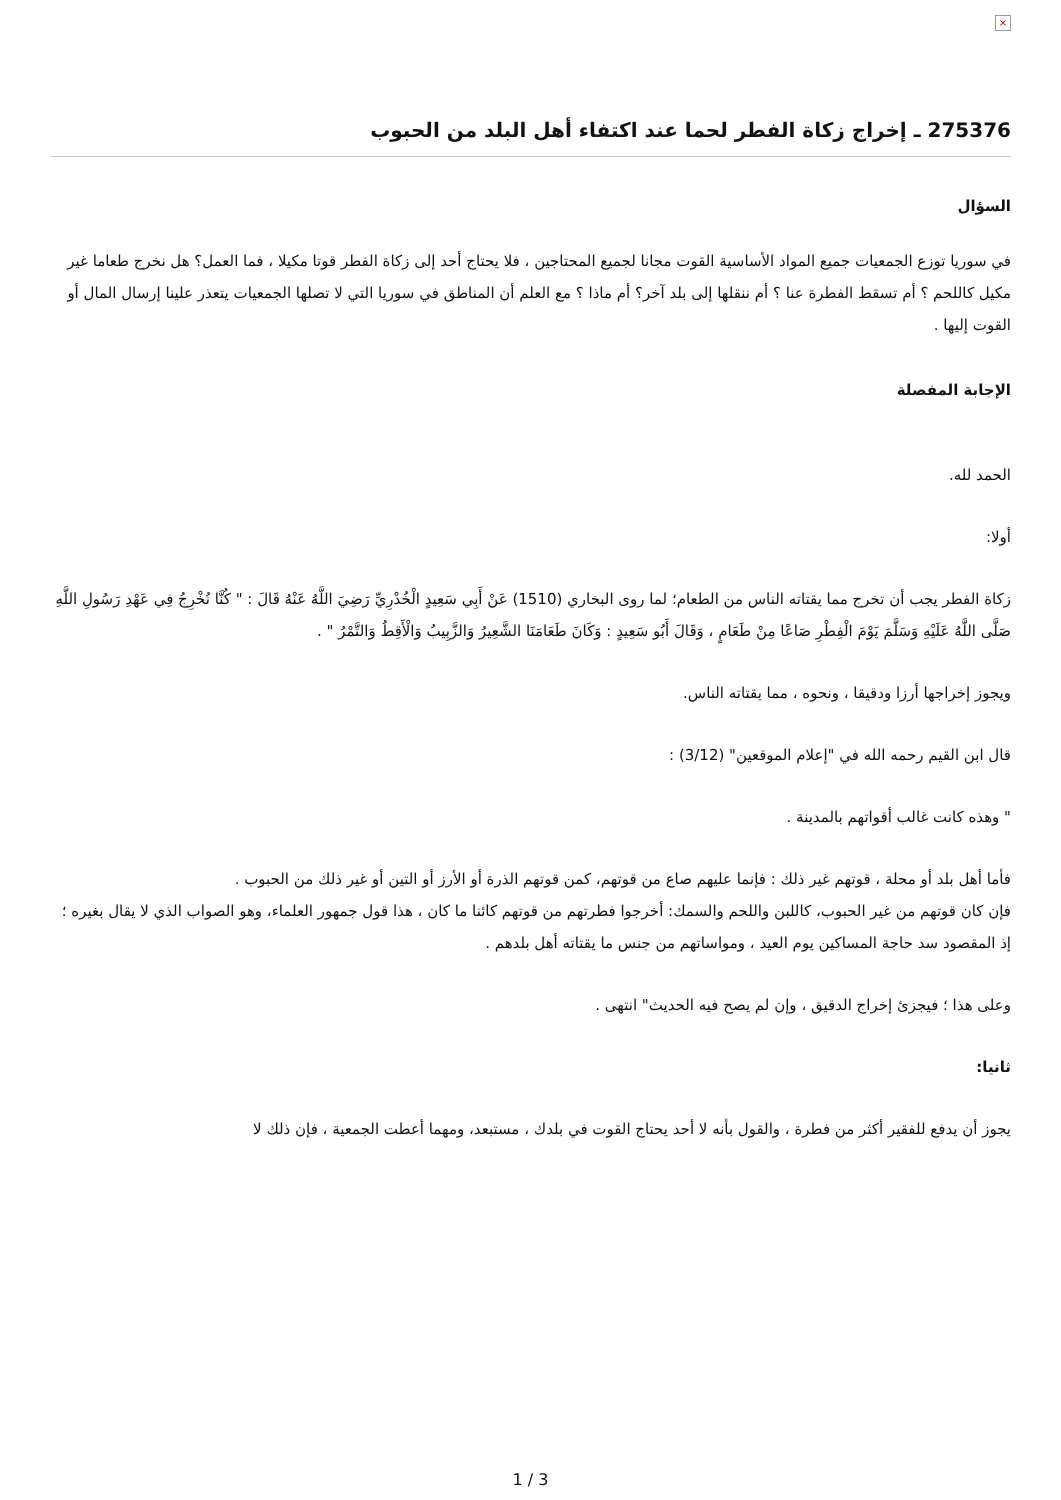×
275376 ـ إخراج زكاة الفطر لحما عند اكتفاء أهل البلد من الحبوب
السؤال
في سوريا توزع الجمعيات جميع المواد الأساسية القوت مجانا لجميع المحتاجين ، فلا يحتاج أحد إلى زكاة الفطر قوتا مكيلا ، فما العمل؟ هل نخرج طعاما غير مكيل كاللحم ؟ أم تسقط الفطرة عنا ؟ أم ننقلها إلى بلد آخر؟ أم ماذا ؟ مع العلم أن المناطق في سوريا التي لا تصلها الجمعيات يتعذر علينا إرسال المال أو القوت إليها .
الإجابة المفصلة
الحمد لله.
أولا:
زكاة الفطر يجب أن تخرج مما يقتاته الناس من الطعام؛ لما روى البخاري (1510) عَنْ أَبِي سَعِيدٍ الْخُدْرِيِّ رَضِيَ اللَّهُ عَنْهُ قَالَ : " كُنَّا نُخْرِجُ فِي عَهْدِ رَسُولِ اللَّهِ صَلَّى اللَّهُ عَلَيْهِ وَسَلَّمَ يَوْمَ الْفِطْرِ صَاعًا مِنْ طَعَامٍ ، وَقَالَ أَبُو سَعِيدٍ : وَكَانَ طَعَامَنَا الشَّعِيرُ وَالزَّبِيبُ وَالْأَقِطُ وَالتَّمْرُ " .
ويجوز إخراجها أرزا ودقيقا ، ونحوه ، مما يقتاته الناس.
قال ابن القيم رحمه الله في "إعلام الموقعين" (3/12) :
" وهذه كانت غالب أقواتهم بالمدينة .
فأما أهل بلد أو محلة ، قوتهم غير ذلك : فإنما عليهم صاع من قوتهم، كمن قوتهم الذرة أو الأرز أو التين أو غير ذلك من الحبوب .
فإن كان قوتهم من غير الحبوب، كاللبن واللحم والسمك: أخرجوا فطرتهم من قوتهم كائنا ما كان ، هذا قول جمهور العلماء، وهو الصواب الذي لا يقال بغيره ؛ إذ المقصود سد حاجة المساكين يوم العيد ، ومواساتهم من جنس ما يقتاته أهل بلدهم .
وعلى هذا ؛ فيجزئ إخراج الدقيق ، وإن لم يصح فيه الحديث" انتهى .
ثانيا:
يجوز أن يدفع للفقير أكثر من فطرة ، والقول بأنه لا أحد يحتاج القوت في بلدك ، مستبعد، ومهما أعطت الجمعية ، فإن ذلك لا
1 / 3